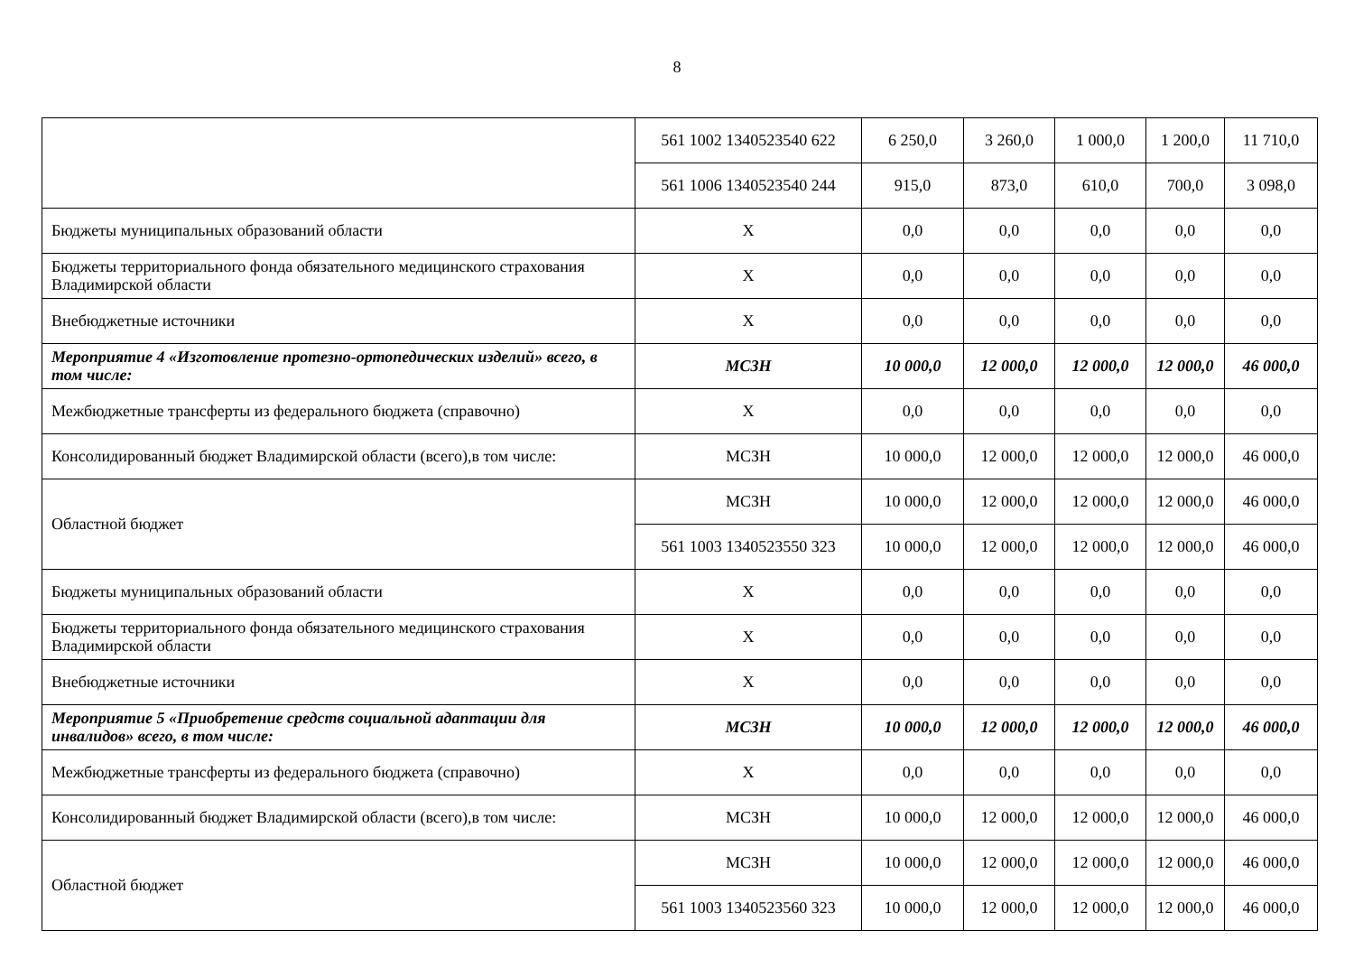8
| | 561 1002 1340523540 622 | 6 250,0 | 3 260,0 | 1 000,0 | 1 200,0 | 11 710,0 |
| | 561 1006 1340523540 244 | 915,0 | 873,0 | 610,0 | 700,0 | 3 098,0 |
| Бюджеты муниципальных образований области | Х | 0,0 | 0,0 | 0,0 | 0,0 | 0,0 |
| Бюджеты территориального фонда обязательного медицинского страхования Владимирской области | Х | 0,0 | 0,0 | 0,0 | 0,0 | 0,0 |
| Внебюджетные источники | Х | 0,0 | 0,0 | 0,0 | 0,0 | 0,0 |
| Мероприятие 4 «Изготовление протезно-ортопедических изделий» всего, в том числе: | МСЗН | 10 000,0 | 12 000,0 | 12 000,0 | 12 000,0 | 46 000,0 |
| Межбюджетные трансферты из федерального бюджета (справочно) | Х | 0,0 | 0,0 | 0,0 | 0,0 | 0,0 |
| Консолидированный бюджет Владимирской области (всего),в том числе: | МСЗН | 10 000,0 | 12 000,0 | 12 000,0 | 12 000,0 | 46 000,0 |
| Областной бюджет | МСЗН | 10 000,0 | 12 000,0 | 12 000,0 | 12 000,0 | 46 000,0 |
| | 561 1003 1340523550 323 | 10 000,0 | 12 000,0 | 12 000,0 | 12 000,0 | 46 000,0 |
| Бюджеты муниципальных образований области | Х | 0,0 | 0,0 | 0,0 | 0,0 | 0,0 |
| Бюджеты территориального фонда обязательного медицинского страхования Владимирской области | Х | 0,0 | 0,0 | 0,0 | 0,0 | 0,0 |
| Внебюджетные источники | Х | 0,0 | 0,0 | 0,0 | 0,0 | 0,0 |
| Мероприятие 5 «Приобретение средств социальной адаптации для инвалидов» всего, в том числе: | МСЗН | 10 000,0 | 12 000,0 | 12 000,0 | 12 000,0 | 46 000,0 |
| Межбюджетные трансферты из федерального бюджета (справочно) | Х | 0,0 | 0,0 | 0,0 | 0,0 | 0,0 |
| Консолидированный бюджет Владимирской области (всего),в том числе: | МСЗН | 10 000,0 | 12 000,0 | 12 000,0 | 12 000,0 | 46 000,0 |
| Областной бюджет | МСЗН | 10 000,0 | 12 000,0 | 12 000,0 | 12 000,0 | 46 000,0 |
| | 561 1003 1340523560 323 | 10 000,0 | 12 000,0 | 12 000,0 | 12 000,0 | 46 000,0 |